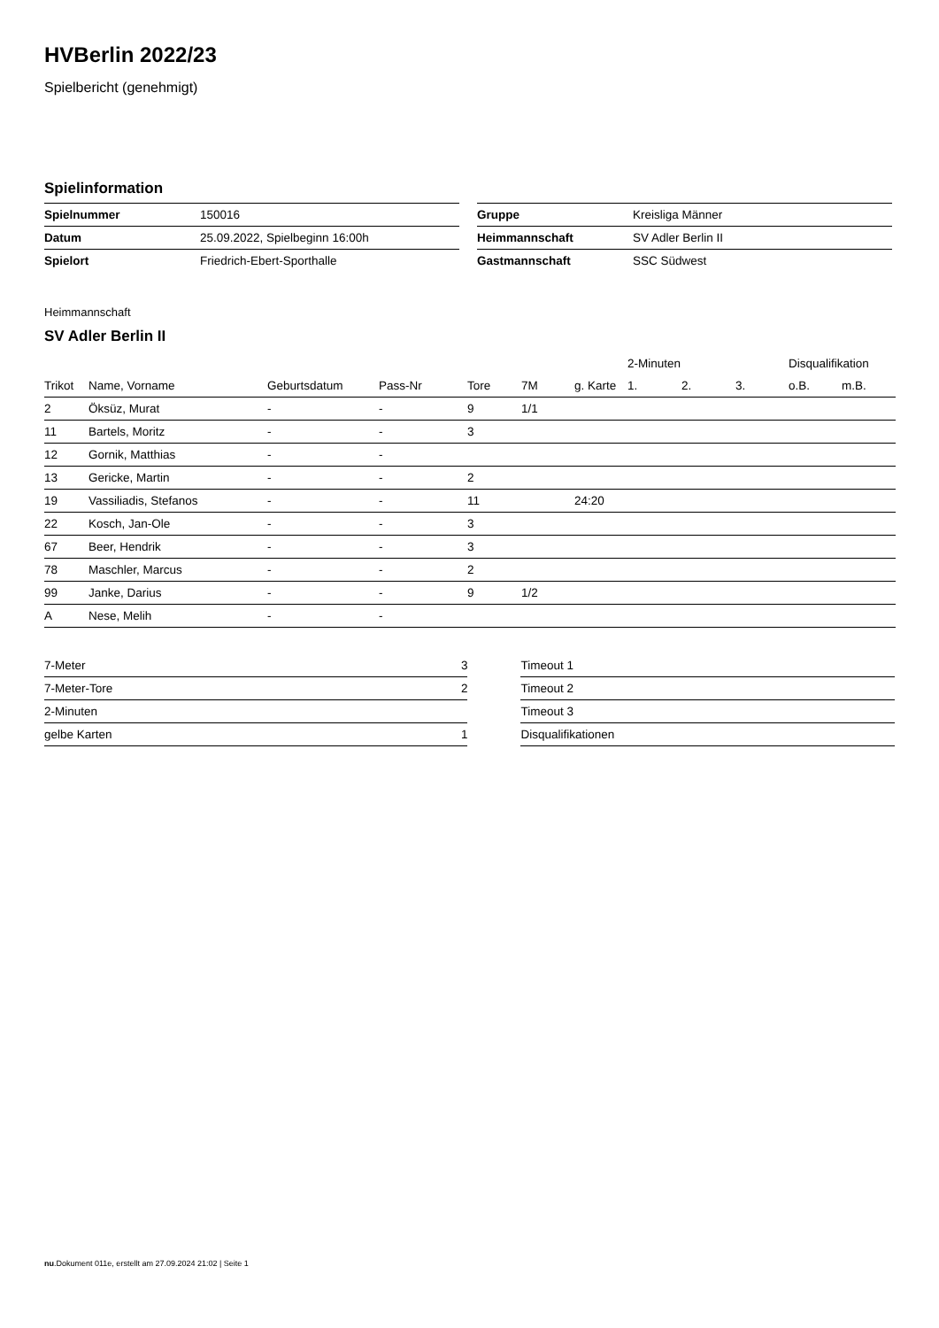HVBerlin 2022/23
Spielbericht (genehmigt)
Spielinformation
| Spielnummer | 150016 |
| Datum | 25.09.2022, Spielbeginn 16:00h |
| Spielort | Friedrich-Ebert-Sporthalle |
| Gruppe | Kreisliga Männer |
| Heimmannschaft | SV Adler Berlin II |
| Gastmannschaft | SSC Südwest |
Heimmannschaft
SV Adler Berlin II
| | | | | | | | 2-Minuten | | | Disqualifikation | |
| --- | --- | --- | --- | --- | --- | --- | --- | --- | --- | --- | --- |
| Trikot | Name, Vorname | Geburtsdatum | Pass-Nr | Tore | 7M | g. Karte | 1. | 2. | 3. | o.B. | m.B. |
| 2 | Öksüz, Murat | - | - | 9 | 1/1 | | | | | | |
| 11 | Bartels, Moritz | - | - | 3 | | | | | | | |
| 12 | Gornik, Matthias | - | - | | | | | | | | |
| 13 | Gericke, Martin | - | - | 2 | | | | | | | |
| 19 | Vassiliadis, Stefanos | - | - | 11 | | 24:20 | | | | | |
| 22 | Kosch, Jan-Ole | - | - | 3 | | | | | | | |
| 67 | Beer, Hendrik | - | - | 3 | | | | | | | |
| 78 | Maschler, Marcus | - | - | 2 | | | | | | | |
| 99 | Janke, Darius | - | - | 9 | 1/2 | | | | | | |
| A | Nese, Melih | - | - | | | | | | | | |
| 7-Meter | 3 |
| 7-Meter-Tore | 2 |
| 2-Minuten | |
| gelbe Karten | 1 |
| Timeout 1 |
| Timeout 2 |
| Timeout 3 |
| Disqualifikationen |
nu.Dokument 011e, erstellt am 27.09.2024 21:02 | Seite 1